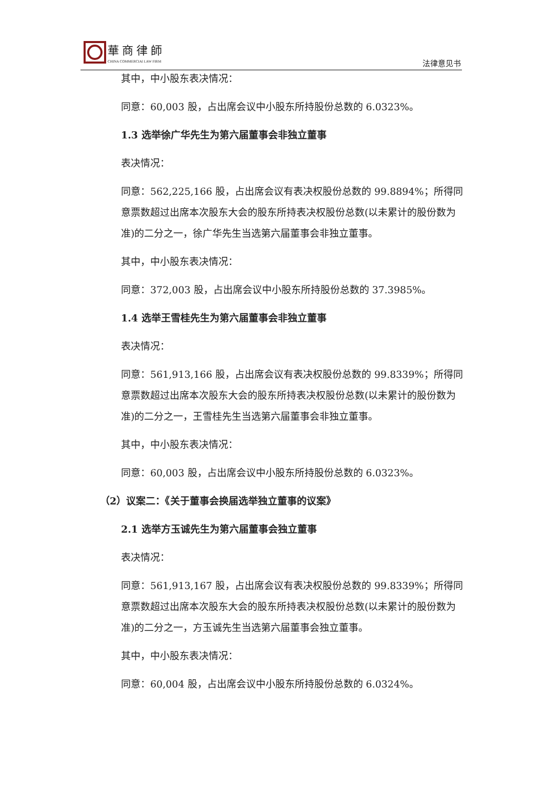華商律師
CHINA COMMERCIAl LAW FIRM 法律意见书
其中，中小股东表决情况：
同意：60,003 股，占出席会议中小股东所持股份总数的 6.0323%。
1.3 选举徐广华先生为第六届董事会非独立董事
表决情况：
同意：562,225,166 股，占出席会议有表决权股份总数的 99.8894%；所得同意票数超过出席本次股东大会的股东所持表决权股份总数(以未累计的股份数为准)的二分之一，徐广华先生当选第六届董事会非独立董事。
其中，中小股东表决情况：
同意：372,003 股，占出席会议中小股东所持股份总数的 37.3985%。
1.4 选举王雪桂先生为第六届董事会非独立董事
表决情况：
同意：561,913,166 股，占出席会议有表决权股份总数的 99.8339%；所得同意票数超过出席本次股东大会的股东所持表决权股份总数(以未累计的股份数为准)的二分之一，王雪桂先生当选第六届董事会非独立董事。
其中，中小股东表决情况：
同意：60,003 股，占出席会议中小股东所持股份总数的 6.0323%。
（2）议案二：《关于董事会换届选举独立董事的议案》
2.1 选举方玉诚先生为第六届董事会独立董事
表决情况：
同意：561,913,167 股，占出席会议有表决权股份总数的 99.8339%；所得同意票数超过出席本次股东大会的股东所持表决权股份总数(以未累计的股份数为准)的二分之一，方玉诚先生当选第六届董事会独立董事。
其中，中小股东表决情况：
同意：60,004 股，占出席会议中小股东所持股份总数的 6.0324%。